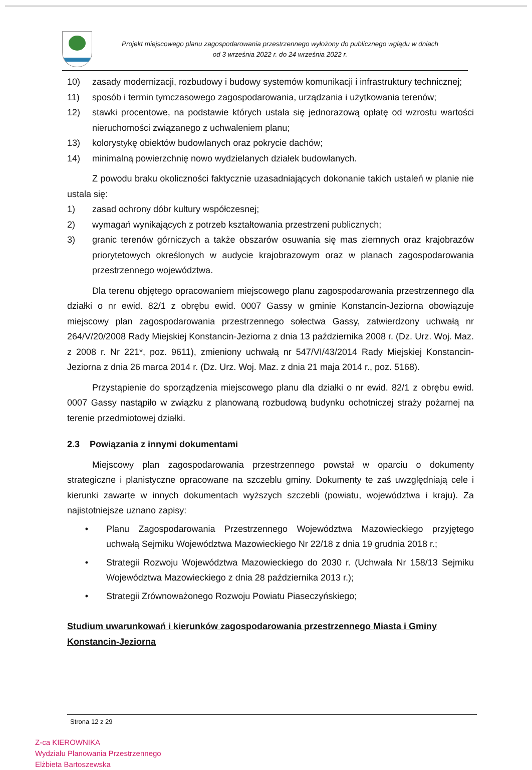Projekt miejscowego planu zagospodarowania przestrzennego wyłożony do publicznego wglądu w dniach
od 3 września 2022 r. do 24 września 2022 r.
10) zasady modernizacji, rozbudowy i budowy systemów komunikacji i infrastruktury technicznej;
11) sposób i termin tymczasowego zagospodarowania, urządzania i użytkowania terenów;
12) stawki procentowe, na podstawie których ustala się jednorazową opłatę od wzrostu wartości nieruchomości związanego z uchwaleniem planu;
13) kolorystykę obiektów budowlanych oraz pokrycie dachów;
14) minimalną powierzchnię nowo wydzielanych działek budowlanych.
Z powodu braku okoliczności faktycznie uzasadniających dokonanie takich ustaleń w planie nie ustala się:
1) zasad ochrony dóbr kultury współczesnej;
2) wymagań wynikających z potrzeb kształtowania przestrzeni publicznych;
3) granic terenów górniczych a także obszarów osuwania się mas ziemnych oraz krajobrazów priorytetowych określonych w audycie krajobrazowym oraz w planach zagospodarowania przestrzennego województwa.
Dla terenu objętego opracowaniem miejscowego planu zagospodarowania przestrzennego dla działki o nr ewid. 82/1 z obrębu ewid. 0007 Gassy w gminie Konstancin-Jeziorna obowiązuje miejscowy plan zagospodarowania przestrzennego sołectwa Gassy, zatwierdzony uchwałą nr 264/V/20/2008 Rady Miejskiej Konstancin-Jeziorna z dnia 13 października 2008 r. (Dz. Urz. Woj. Maz. z 2008 r. Nr 221*, poz. 9611), zmieniony uchwałą nr 547/VI/43/2014 Rady Miejskiej Konstancin-Jeziorna z dnia 26 marca 2014 r. (Dz. Urz. Woj. Maz. z dnia 21 maja 2014 r., poz. 5168).
Przystąpienie do sporządzenia miejscowego planu dla działki o nr ewid. 82/1 z obrębu ewid. 0007 Gassy nastąpiło w związku z planowaną rozbudową budynku ochotniczej straży pożarnej na terenie przedmiotowej działki.
2.3 Powiązania z innymi dokumentami
Miejscowy plan zagospodarowania przestrzennego powstał w oparciu o dokumenty strategiczne i planistyczne opracowane na szczeblu gminy. Dokumenty te zaś uwzględniają cele i kierunki zawarte w innych dokumentach wyższych szczebli (powiatu, województwa i kraju). Za najistotniejsze uznano zapisy:
• Planu Zagospodarowania Przestrzennego Województwa Mazowieckiego przyjętego uchwałą Sejmiku Województwa Mazowieckiego Nr 22/18 z dnia 19 grudnia 2018 r.;
• Strategii Rozwoju Województwa Mazowieckiego do 2030 r. (Uchwała Nr 158/13 Sejmiku Województwa Mazowieckiego z dnia 28 października 2013 r.);
• Strategii Zrównoważonego Rozwoju Powiatu Piaseczyńskiego;
Studium uwarunkowań i kierunków zagospodarowania przestrzennego Miasta i Gminy Konstancin-Jeziorna
Strona 12 z 29
Z-ca KIEROWNIKA
Wydziału Planowania Przestrzennego
Elżbieta Bartoszewska